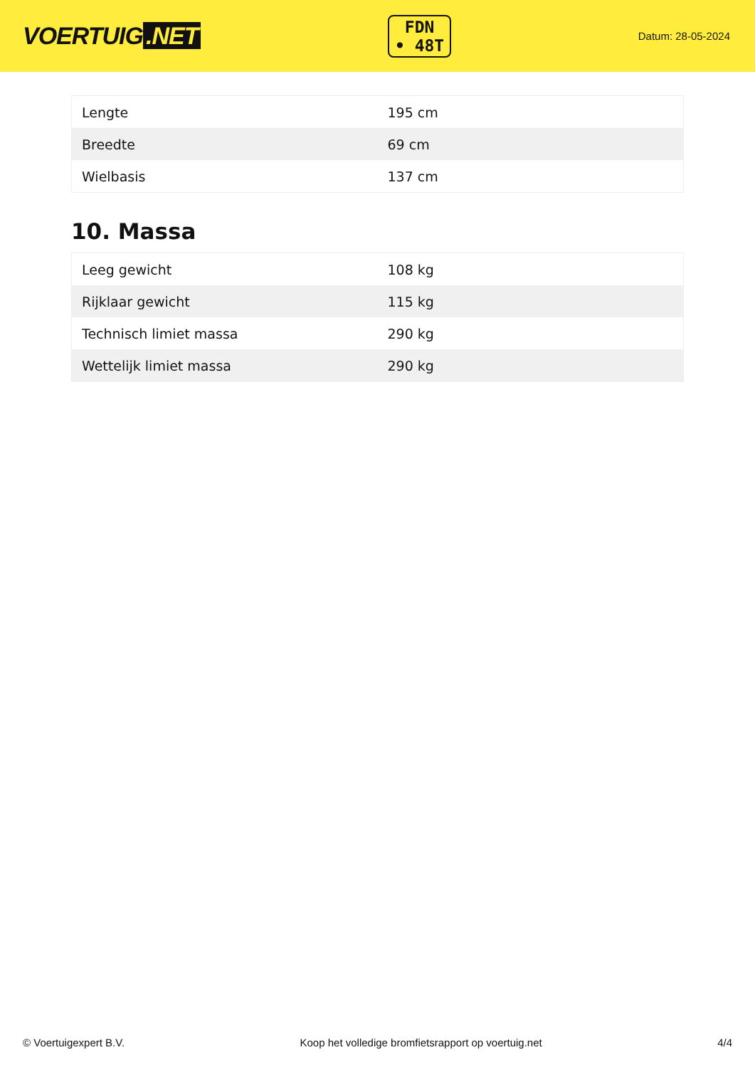VOERTUIG.NET
FDN
• 48T
Datum: 28-05-2024
| Lengte | 195 cm |
| Breedte | 69 cm |
| Wielbasis | 137 cm |
10. Massa
| Leeg gewicht | 108 kg |
| Rijklaar gewicht | 115 kg |
| Technisch limiet massa | 290 kg |
| Wettelijk limiet massa | 290 kg |
© Voertuigexpert B.V. Koop het volledige bromfietsrapport op voertuig.net 4/4